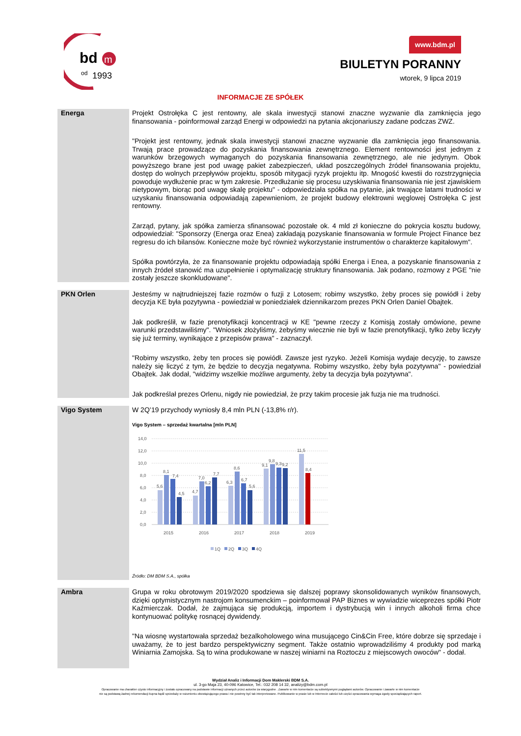bd
m
od
1993
www.bdm.pl
BIULETYN PORANNY
wtorek, 9 lipca 2019
INFORMACJE ZE SPÓŁEK
Energa
Projekt Ostrołęka C jest rentowny, ale skala inwestycji stanowi znaczne wyzwanie dla zamknięcia jego finansowania - poinformował zarząd Energi w odpowiedzi na pytania akcjonariuszy zadane podczas ZWZ.
"Projekt jest rentowny, jednak skala inwestycji stanowi znaczne wyzwanie dla zamknięcia jego finansowania. Trwają prace prowadzące do pozyskania finansowania zewnętrznego. Element rentowności jest jednym z warunków brzegowych wymaganych do pozyskania finansowania zewnętrznego, ale nie jedynym. Obok powyższego brane jest pod uwagę pakiet zabezpieczeń, układ poszczególnych źródeł finansowania projektu, dostęp do wolnych przepływów projektu, sposób mitygacji ryzyk projektu itp. Mnogość kwestii do rozstrzygnięcia powoduje wydłużenie prac w tym zakresie. Przedłużanie się procesu uzyskiwania finansowania nie jest zjawiskiem nietypowym, biorąc pod uwagę skalę projektu" - odpowiedziała spółka na pytanie, jak trwające latami trudności w uzyskaniu finansowania odpowiadają zapewnieniom, że projekt budowy elektrowni węglowej Ostrołęka C jest rentowny.
Zarząd, pytany, jak spółka zamierza sfinansować pozostałe ok. 4 mld zł konieczne do pokrycia kosztu budowy, odpowiedział: "Sponsorzy (Energa oraz Enea) zakładają pozyskanie finansowania w formule Project Finance bez regresu do ich bilansów. Konieczne może być również wykorzystanie instrumentów o charakterze kapitałowym".
Spółka powtórzyła, że za finansowanie projektu odpowiadają spółki Energa i Enea, a pozyskanie finansowania z innych źródeł stanowić ma uzupełnienie i optymalizację struktury finansowania. Jak podano, rozmowy z PGE "nie zostały jeszcze skonkludowane".
PKN Orlen
Jesteśmy w najtrudniejszej fazie rozmów o fuzji z Lotosem; robimy wszystko, żeby proces się powiódł i żeby decyzja KE była pozytywna - powiedział w poniedziałek dziennikarzom prezes PKN Orlen Daniel Obajtek.
Jak podkreślił, w fazie prenotyfikacji koncentracji w KE "pewne rzeczy z Komisją zostały omówione, pewne warunki przedstawiliśmy". "Wniosek złożyliśmy, żebyśmy wiecznie nie byli w fazie prenotyfikacji, tylko żeby liczyły się już terminy, wynikające z przepisów prawa" - zaznaczył.
"Robimy wszystko, żeby ten proces się powiódł. Zawsze jest ryzyko. Jeżeli Komisja wydaje decyzję, to zawsze należy się liczyć z tym, że będzie to decyzja negatywna. Robimy wszystko, żeby była pozytywna" - powiedział Obajtek. Jak dodał, "widzimy wszelkie możliwe argumenty, żeby ta decyzja była pozytywna".
Jak podkreślał prezes Orlenu, nigdy nie powiedział, że przy takim procesie jak fuzja nie ma trudności.
Vigo System
W 2Q’19 przychody wyniosły 8,4 mln PLN (-13,8% r/r).
Vigo System – sprzedaż kwartalna [mln PLN]
14,0
12,0
10,0
8,0
6,0
4,0
2,0
0,0
5,6
8,1
7,4
4,5
4,7
7,0
6,2
7,7
6,3
8,6
6,7
5,6
9,1
9,8
9,3
9,2
11,5
8,4
2015
2016
2017
2018
2019
1Q
2Q
3Q
4Q
Źródło: DM BDM S.A., spółka
Ambra
Grupa w roku obrotowym 2019/2020 spodziewa się dalszej poprawy skonsolidowanych wyników finansowych, dzięki optymistycznym nastrojom konsumenckim – poinformował PAP Biznes w wywiadzie wiceprezes spółki Piotr Kaźmierczak. Dodał, że zajmująca się produkcją, importem i dystrybucją win i innych alkoholi firma chce kontynuować politykę rosnącej dywidendy.
"Na wiosnę wystartowała sprzedaż bezalkoholowego wina musującego Cin&Cin Free, które dobrze się sprzedaje i uważamy, że to jest bardzo perspektywiczny segment. Także ostatnio wprowadziliśmy 4 produkty pod marką Winiarnia Zamojska. Są to wina produkowane w naszej winiarni na Roztoczu z miejscowych owoców" - dodał.
Wydział Analiz i Informacji Dom Maklerski BDM S.A.
ul. 3-go Maja 23, 40-096 Katowice, Tel.: 032 208 14 32, analizy@bdm.com.pl
Opracowanie ma charakter czysto informacyjny i zostało opracowany na podstawie informacji uznanych przez autorów za wiarygodne . Zawarte w nim komentarze są subiektywnymi poglądami autorów. Opracowanie i zawarte w nim komentarze
nie są podstawą żadnej rekomendacji kupna bądź sprzedaży w rozumieniu obowiązującego prawa i nie powinny być tak interpretowane. Publikowanie w prasie lub w Internecie całości lub części opracowania wymaga zgody sporządzających raport.